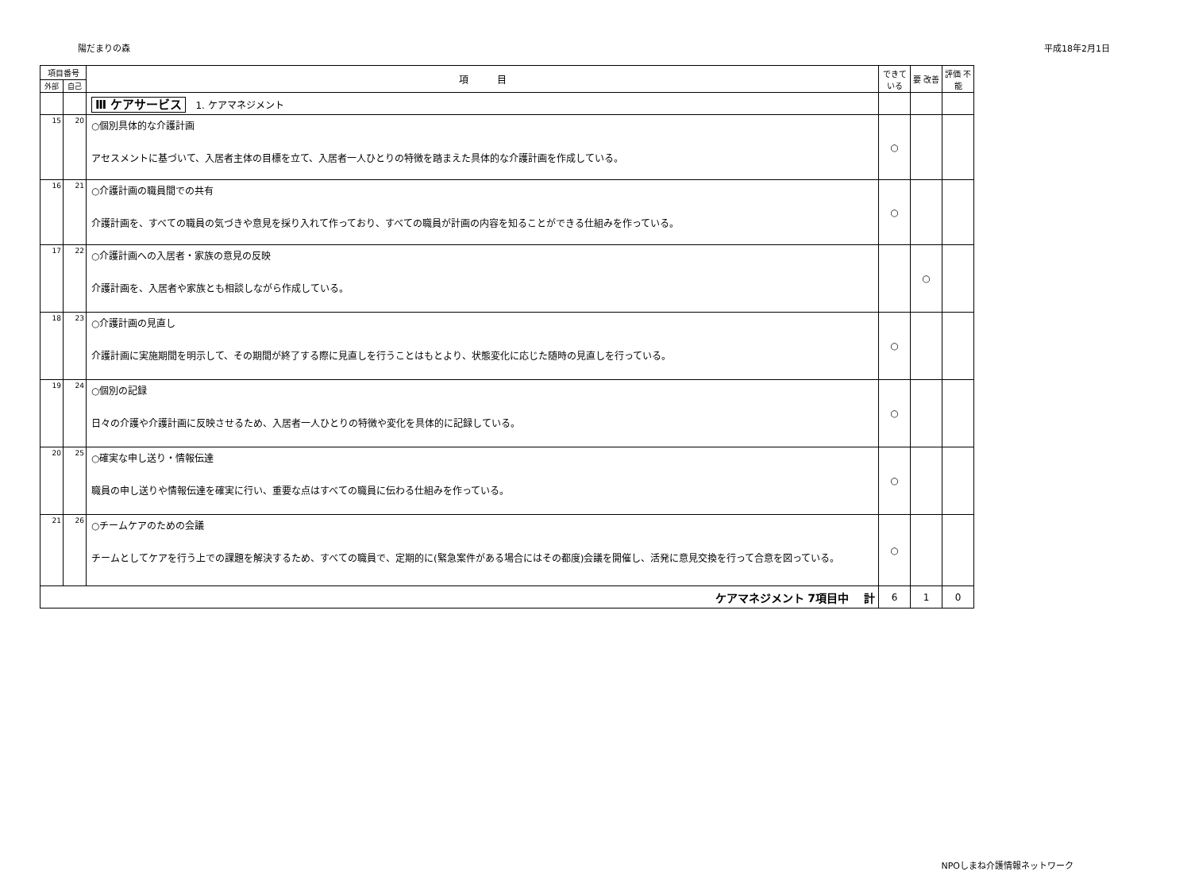陽だまりの森 平成18年2月1日
| 項目番号 | | 項 目 | できて いる | 要 改善 | 評価 不能 |
| --- | --- | --- | --- | --- | --- |
| 外部 | 自己 | | | | |
| | | Ⅲ ケアサービス 1. ケアマネジメント | | | |
| 15 | 20 | ○個別具体的な介護計画 アセスメントに基づいて、入居者主体の目標を立て、入居者一人ひとりの特徴を踏まえた具体的な介護計画を作成している。 | ○ | | |
| 16 | 21 | ○介護計画の職員間での共有 介護計画を、すべての職員の気づきや意見を採り入れて作っており、すべての職員が計画の内容を知ることができる仕組みを作っている。 | ○ | | |
| 17 | 22 | ○介護計画への入居者・家族の意見の反映 介護計画を、入居者や家族とも相談しながら作成している。 | | ○ | |
| 18 | 23 | ○介護計画の見直し 介護計画に実施期間を明示して、その期間が終了する際に見直しを行うことはもとより、状態変化に応じた随時の見直しを行っている。 | ○ | | |
| 19 | 24 | ○個別の記録 日々の介護や介護計画に反映させるため、入居者一人ひとりの特徴や変化を具体的に記録している。 | ○ | | |
| 20 | 25 | ○確実な申し送り・情報伝達 職員の申し送りや情報伝達を確実に行い、重要な点はすべての職員に伝わる仕組みを作っている。 | ○ | | |
| 21 | 26 | ○チームケアのための会議 チームとしてケアを行う上での課題を解決するため、すべての職員で、定期的に(緊急案件がある場合にはその都度)会議を開催し、活発に意見交換を行って合意を図っている。 | ○ | | |
| ケアマネジメント 7項目中 計 | | | 6 | 1 | 0 |
NPOしまね介護情報ネットワーク